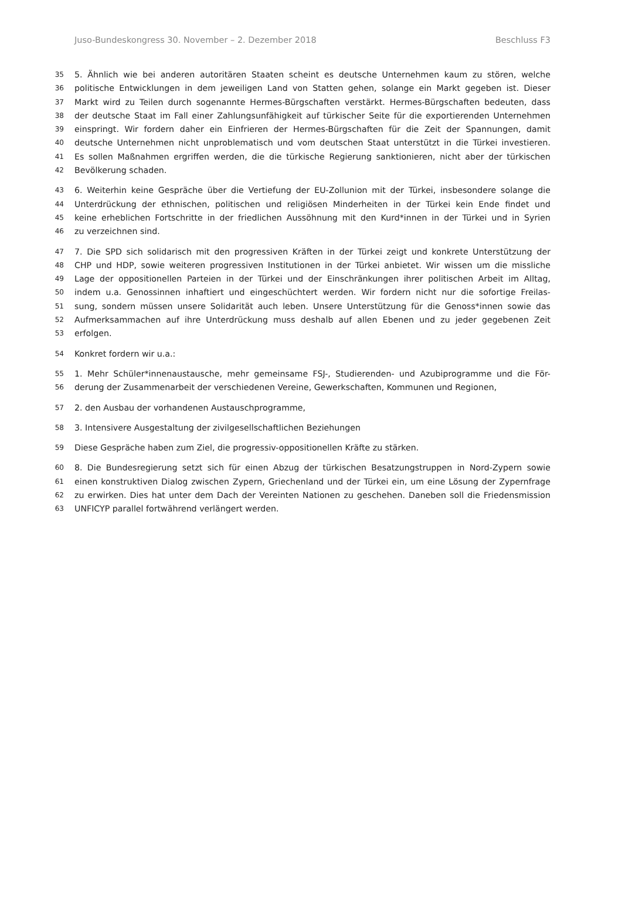Juso-Bundeskongress 30. November – 2. Dezember 2018 Beschluss F3
35 5. Ähnlich wie bei anderen autoritären Staaten scheint es deutsche Unternehmen kaum zu stören, welche
36 politische Entwicklungen in dem jeweiligen Land von Statten gehen, solange ein Markt gegeben ist. Dieser
37 Markt wird zu Teilen durch sogenannte Hermes-Bürgschaften verstärkt. Hermes-Bürgschaften bedeuten, dass
38 der deutsche Staat im Fall einer Zahlungsunfähigkeit auf türkischer Seite für die exportierenden Unternehmen
39 einspringt. Wir fordern daher ein Einfrieren der Hermes-Bürgschaften für die Zeit der Spannungen, damit
40 deutsche Unternehmen nicht unproblematisch und vom deutschen Staat unterstützt in die Türkei investieren.
41 Es sollen Maßnahmen ergriffen werden, die die türkische Regierung sanktionieren, nicht aber der türkischen
42 Bevölkerung schaden.
43 6. Weiterhin keine Gespräche über die Vertiefung der EU-Zollunion mit der Türkei, insbesondere solange die
44 Unterdrückung der ethnischen, politischen und religiösen Minderheiten in der Türkei kein Ende findet und
45 keine erheblichen Fortschritte in der friedlichen Aussöhnung mit den Kurd*innen in der Türkei und in Syrien
46 zu verzeichnen sind.
47 7. Die SPD sich solidarisch mit den progressiven Kräften in der Türkei zeigt und konkrete Unterstützung der
48 CHP und HDP, sowie weiteren progressiven Institutionen in der Türkei anbietet. Wir wissen um die missliche
49 Lage der oppositionellen Parteien in der Türkei und der Einschränkungen ihrer politischen Arbeit im Alltag,
50 indem u.a. Genossinnen inhaftiert und eingeschüchtert werden. Wir fordern nicht nur die sofortige Freilas-
51 sung, sondern müssen unsere Solidarität auch leben. Unsere Unterstützung für die Genoss*innen sowie das
52 Aufmerksammachen auf ihre Unterdrückung muss deshalb auf allen Ebenen und zu jeder gegebenen Zeit
53 erfolgen.
54 Konkret fordern wir u.a.:
55 1. Mehr Schüler*innenaustausche, mehr gemeinsame FSJ-, Studierenden- und Azubiprogramme und die För-
56 derung der Zusammenarbeit der verschiedenen Vereine, Gewerkschaften, Kommunen und Regionen,
57 2. den Ausbau der vorhandenen Austauschprogramme,
58 3. Intensivere Ausgestaltung der zivilgesellschaftlichen Beziehungen
59 Diese Gespräche haben zum Ziel, die progressiv-oppositionellen Kräfte zu stärken.
60 8. Die Bundesregierung setzt sich für einen Abzug der türkischen Besatzungstruppen in Nord-Zypern sowie
61 einen konstruktiven Dialog zwischen Zypern, Griechenland und der Türkei ein, um eine Lösung der Zypernfrage
62 zu erwirken. Dies hat unter dem Dach der Vereinten Nationen zu geschehen. Daneben soll die Friedensmission
63 UNFICYP parallel fortwährend verlängert werden.